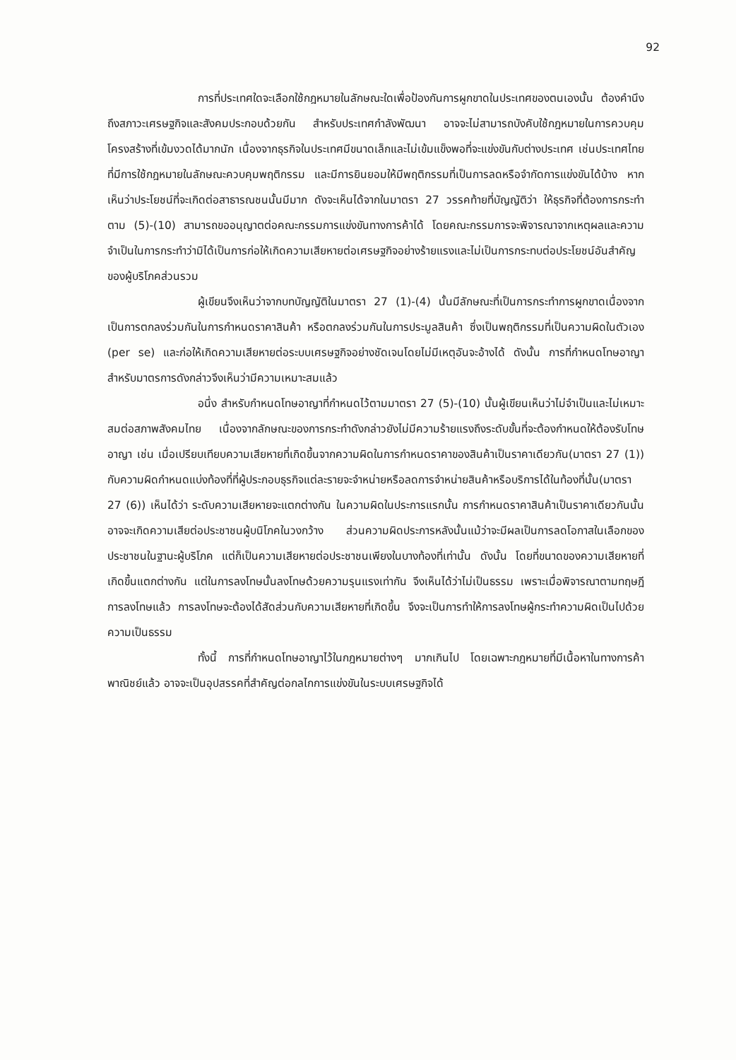92
การที่ประเทศใดจะเลือกใช้กฎหมายในลักษณะใดเพื่อป้องกันการผูกขาดในประเทศของตนเองนั้น ต้องคำนึงถึงสภาวะเศรษฐกิจและสังคมประกอบด้วยกัน สำหรับประเทศกำลังพัฒนา อาจจะไม่สามารถบังคับใช้กฎหมายในการควบคุมโครงสร้างที่เข้มงวดได้มากนัก เนื่องจากธุรกิจในประเทศมีขนาดเล็กและไม่เข้มแข็งพอที่จะแข่งขันกับต่างประเทศ เช่นประเทศไทยที่มีการใช้กฎหมายในลักษณะควบคุมพฤติกรรม และมีการยินยอมให้มีพฤติกรรมที่เป็นการลดหรือจำกัดการแข่งขันได้บ้าง หากเห็นว่าประโยชน์ที่จะเกิดต่อสาธารณชนนั้นมีมาก ดังจะเห็นได้จากในมาตรา 27 วรรคท้ายที่บัญญัติว่า ให้ธุรกิจที่ต้องการกระทำตาม (5)-(10) สามารถขออนุญาตต่อคณะกรรมการแข่งขันทางการค้าได้ โดยคณะกรรมการจะพิจารณาจากเหตุผลและความจำเป็นในการกระทำว่ามิได้เป็นการก่อให้เกิดความเสียหายต่อเศรษฐกิจอย่างร้ายแรงและไม่เป็นการกระทบต่อประโยชน์อันสำคัญของผู้บริโภคส่วนรวม
ผู้เขียนจึงเห็นว่าจากบทบัญญัติในมาตรา 27 (1)-(4) นั้นมีลักษณะที่เป็นการกระทำการผูกขาดเนื่องจากเป็นการตกลงร่วมกันในการกำหนดราคาสินค้า หรือตกลงร่วมกันในการประมูลสินค้า ซึ่งเป็นพฤติกรรมที่เป็นความผิดในตัวเอง (per se) และก่อให้เกิดความเสียหายต่อระบบเศรษฐกิจอย่างชัดเจนโดยไม่มีเหตุอันจะอ้างได้ ดังนั้น การที่กำหนดโทษอาญาสำหรับมาตรการดังกล่าวจึงเห็นว่ามีความเหมาะสมแล้ว
อนึ่ง สำหรับกำหนดโทษอาญาที่กำหนดไว้ตามมาตรา 27 (5)-(10) นั้นผู้เขียนเห็นว่าไม่จำเป็นและไม่เหมาะสมต่อสภาพสังคมไทย เนื่องจากลักษณะของการกระทำดังกล่าวยังไม่มีความร้ายแรงถึงระดับขั้นที่จะต้องกำหนดให้ต้องรับโทษอาญา เช่น เมื่อเปรียบเทียบความเสียหายที่เกิดขึ้นจากความผิดในการกำหนดราคาของสินค้าเป็นราคาเดียวกัน(มาตรา 27 (1)) กับความผิดกำหนดแบ่งท้องที่ที่ผู้ประกอบธุรกิจแต่ละรายจะจำหน่ายหรือลดการจำหน่ายสินค้าหรือบริการได้ในท้องที่นั้น(มาตรา 27 (6)) เห็นได้ว่า ระดับความเสียหายจะแตกต่างกัน ในความผิดในประการแรกนั้น การกำหนดราคาสินค้าเป็นราคาเดียวกันนั้น อาจจะเกิดความเสียต่อประชาชนผู้บนิโภคในวงกว้าง ส่วนความผิดประการหลังนั้นแม้ว่าจะมีผลเป็นการลดโอกาสในเลือกของประชาชนในฐานะผู้บริโภค แต่ก็เป็นความเสียหายต่อประชาชนเพียงในบางท้องที่เท่านั้น ดังนั้น โดยที่ขนาดของความเสียหายที่เกิดขึ้นแตกต่างกัน แต่ในการลงโทษนั้นลงโทษด้วยความรุนแรงเท่ากัน จึงเห็นได้ว่าไม่เป็นธรรม เพราะเมื่อพิจารณาตามทฤษฎีการลงโทษแล้ว การลงโทษจะต้องได้สัดส่วนกับความเสียหายที่เกิดขึ้น จึงจะเป็นการทำให้การลงโทษผู้กระทำความผิดเป็นไปด้วยความเป็นธรรม
ทั้งนี้ การที่กำหนดโทษอาญาไว้ในกฎหมายต่างๆ มากเกินไป โดยเฉพาะกฎหมายที่มีเนื้อหาในทางการค้าพาณิชย์แล้ว อาจจะเป็นอุปสรรคที่สำคัญต่อกลไกการแข่งขันในระบบเศรษฐกิจได้